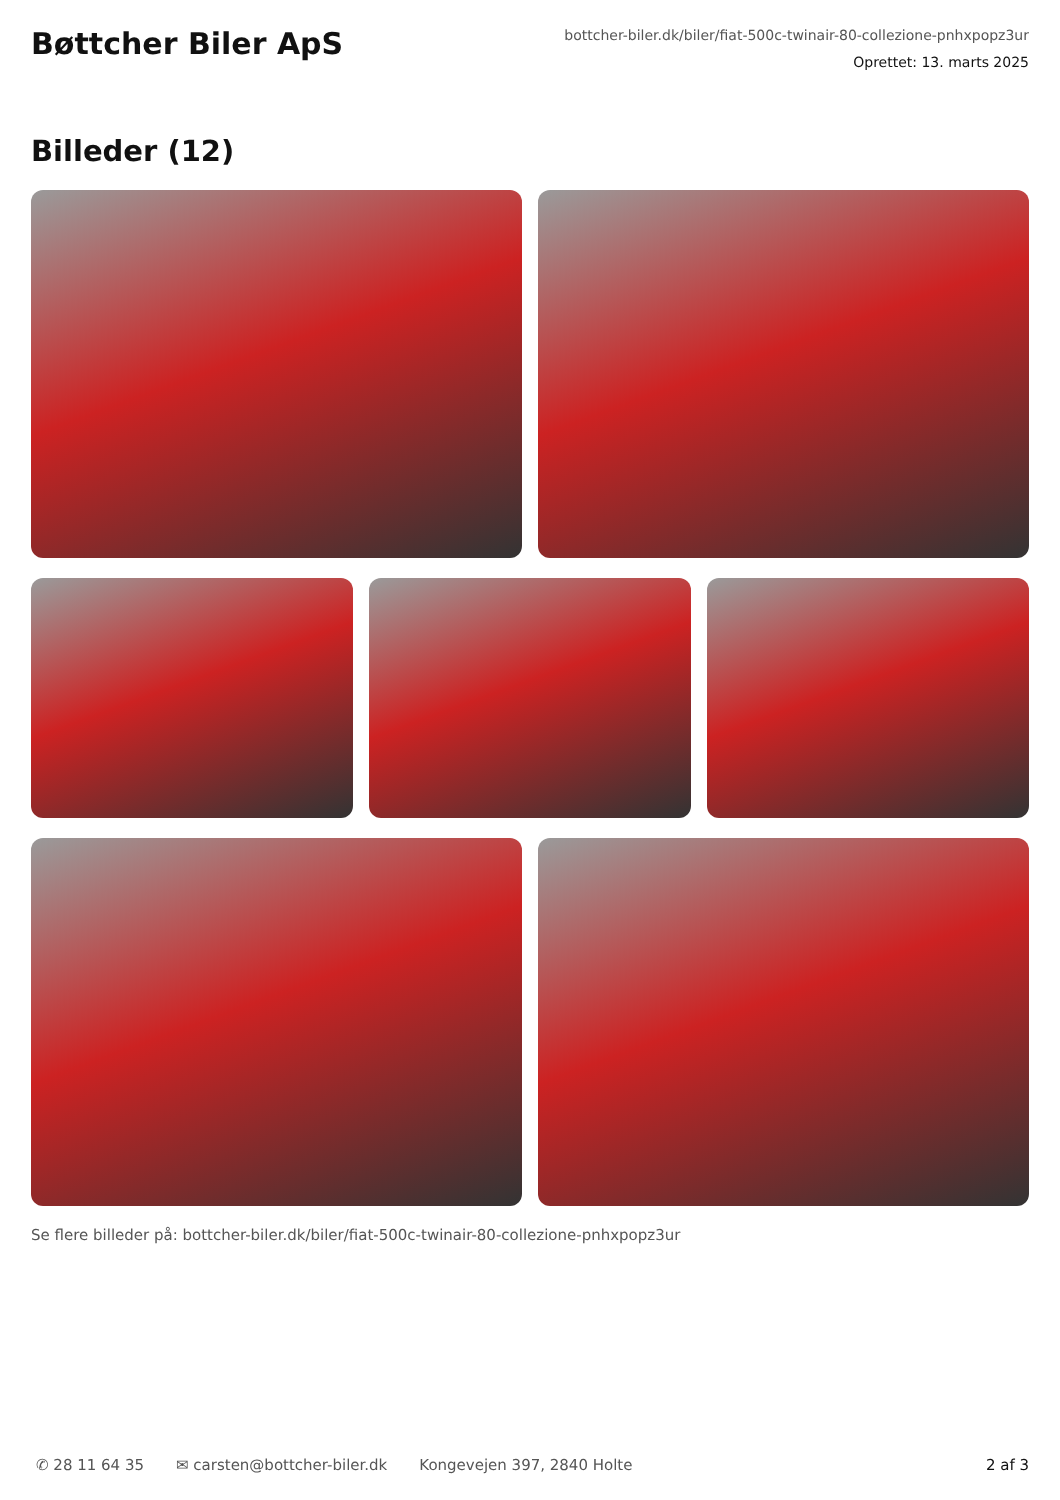Bøttcher Biler ApS
bottcher-biler.dk/biler/fiat-500c-twinair-80-collezione-pnhxpopz3ur
Oprettet: 13. marts 2025
Billeder (12)
Se flere billeder på: bottcher-biler.dk/biler/fiat-500c-twinair-80-collezione-pnhxpopz3ur
✆ 28 11 64 35 ✉ carsten@bottcher-biler.dk Kongevejen 397, 2840 Holte 2 af 3